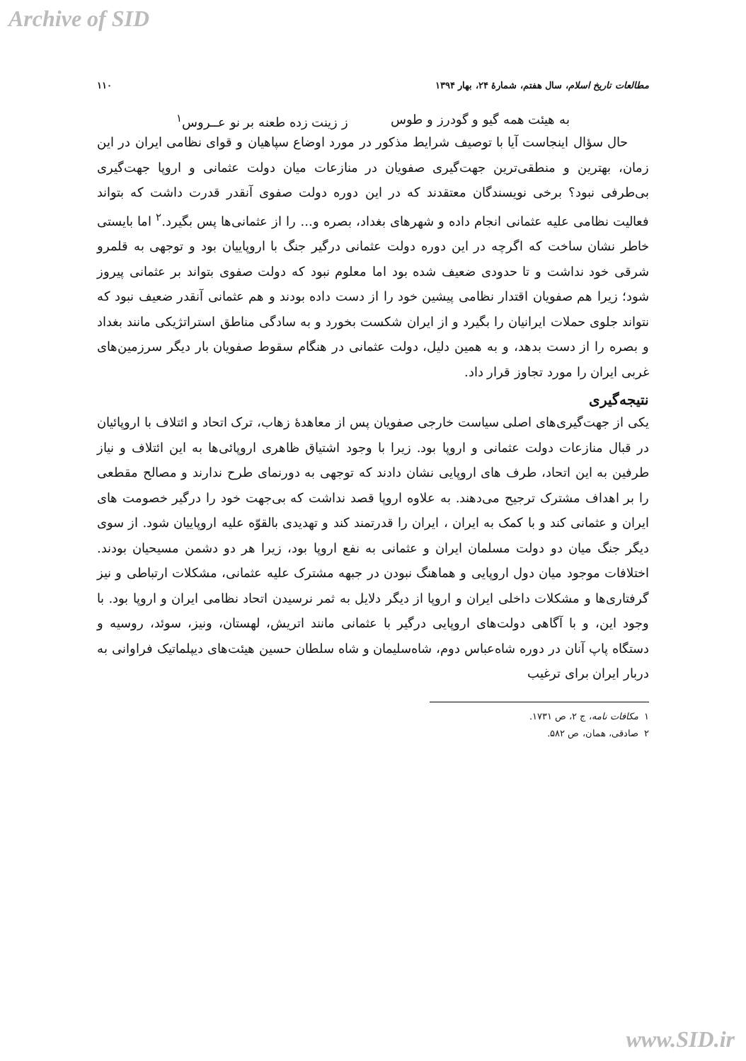Archive of SID
مطالعات تاریخ اسلام، سال هفتم، شمارۀ ۲۴، بهار ۱۳۹۴ ۱۱۰
به هیئت همه گیو و گودرز و طوس ز زینت زده طعنه بر نو عــروس<sup>۱</sup>
حال سؤال اینجاست آیا با توصیف شرایط مذکور در مورد اوضاع سپاهیان و قوای نظامی ایران در این زمان، بهترین و منطقی‌ترین جهت‌گیری صفویان در منازعات میان دولت عثمانی و اروپا جهت‌گیری بی‌طرفی نبود؟ برخی نویسندگان معتقدند که در این دوره دولت صفوی آنقدر قدرت داشت که بتواند فعالیت نظامی علیه عثمانی انجام داده و شهرهای بغداد، بصره و... را از عثمانی‌ها پس بگیرد.<sup>۲</sup> اما بایستی خاطر نشان ساخت که اگرچه در این دوره دولت عثمانی درگیر جنگ با اروپاییان بود و توجهی به قلمرو شرقی خود نداشت و تا حدودی ضعیف شده بود اما معلوم نبود که دولت صفوی بتواند بر عثمانی پیروز شود؛ زیرا هم صفویان اقتدار نظامی پیشین خود را از دست داده بودند و هم عثمانی آنقدر ضعیف نبود که نتواند جلوی حملات ایرانیان را بگیرد و از ایران شکست بخورد و به سادگی مناطق استراتژیکی مانند بغداد و بصره را از دست بدهد، و به همین دلیل، دولت عثمانی در هنگام سقوط صفویان بار دیگر سرزمین‌های غربی ایران را مورد تجاوز قرار داد.
نتیجه‌گیری
یکی از جهت‌گیری‌های اصلی سیاست خارجی صفویان پس از معاهدۀ زهاب، ترک اتحاد و ائتلاف با اروپائیان در قبال منازعات دولت عثمانی و اروپا بود. زیرا با وجود اشتیاق ظاهری اروپائی‌ها به این ائتلاف و نیاز طرفین به این اتحاد، طرف های اروپایی نشان دادند که توجهی به دورنمای طرح ندارند و مصالح مقطعی را بر اهداف مشترک ترجیح می‌دهند. به علاوه اروپا قصد نداشت که بی‌جهت خود را درگیر خصومت های ایران و عثمانی کند و با کمک به ایران ، ایران را قدرتمند کند و تهدیدی بالقوّه علیه اروپاییان شود. از سوی دیگر جنگ میان دو دولت مسلمان ایران و عثمانی به نفع اروپا بود، زیرا هر دو دشمن مسیحیان بودند. اختلافات موجود میان دول اروپایی و هماهنگ نبودن در جبهه مشترک علیه عثمانی، مشکلات ارتباطی و نیز گرفتاری‌ها و مشکلات داخلی ایران و اروپا از دیگر دلایل به ثمر نرسیدن اتحاد نظامی ایران و اروپا بود. با وجود این، و با آگاهی دولت‌های اروپایی درگیر با عثمانی مانند اتریش، لهستان، ونیز، سوئد، روسیه و دستگاه پاپ آنان در دوره شاه‌عباس دوم، شاه‌سلیمان و شاه سلطان حسین هیئت‌های دیپلماتیک فراوانی به دربار ایران برای ترغیب
۱ مکافات نامه، ج ۲، ص ۱۷۳۱.
۲ صادقی، همان، ص ۵۸۲.
www.SID.ir